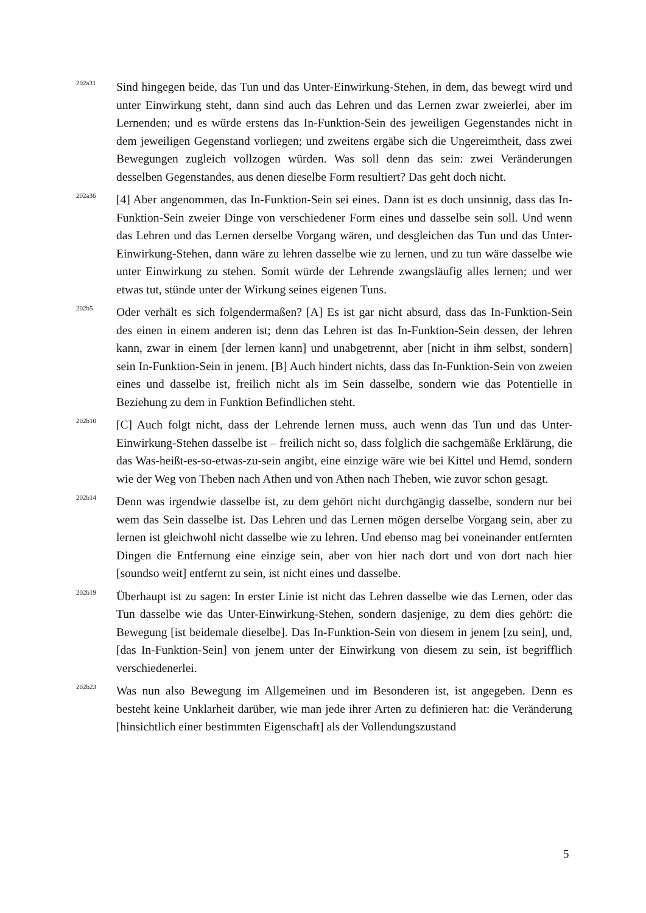202a31
Sind hingegen beide, das Tun und das Unter-Einwirkung-Stehen, in dem, das bewegt wird und unter Einwirkung steht, dann sind auch das Lehren und das Lernen zwar zweierlei, aber im Lernenden; und es würde erstens das In-Funktion-Sein des jeweiligen Gegenstandes nicht in dem jeweiligen Gegenstand vorliegen; und zweitens ergäbe sich die Ungereimtheit, dass zwei Bewegungen zugleich vollzogen würden. Was soll denn das sein: zwei Veränderungen desselben Gegenstandes, aus denen dieselbe Form resultiert? Das geht doch nicht.
202a36
[4] Aber angenommen, das In-Funktion-Sein sei eines. Dann ist es doch unsinnig, dass das In-Funktion-Sein zweier Dinge von verschiedener Form eines und dasselbe sein soll. Und wenn das Lehren und das Lernen derselbe Vorgang wären, und desgleichen das Tun und das Unter-Einwirkung-Stehen, dann wäre zu lehren dasselbe wie zu lernen, und zu tun wäre dasselbe wie unter Einwirkung zu stehen. Somit würde der Lehrende zwangsläufig alles lernen; und wer etwas tut, stünde unter der Wirkung seines eigenen Tuns.
202b5
Oder verhält es sich folgendermaßen? [A] Es ist gar nicht absurd, dass das In-Funktion-Sein des einen in einem anderen ist; denn das Lehren ist das In-Funktion-Sein dessen, der lehren kann, zwar in einem [der lernen kann] und unabgetrennt, aber [nicht in ihm selbst, sondern] sein In-Funktion-Sein in jenem. [B] Auch hindert nichts, dass das In-Funktion-Sein von zweien eines und dasselbe ist, freilich nicht als im Sein dasselbe, sondern wie das Potentielle in Beziehung zu dem in Funktion Befindlichen steht.
202b10
[C] Auch folgt nicht, dass der Lehrende lernen muss, auch wenn das Tun und das Unter-Einwirkung-Stehen dasselbe ist – freilich nicht so, dass folglich die sachgemäße Erklärung, die das Was-heißt-es-so-etwas-zu-sein angibt, eine einzige wäre wie bei Kittel und Hemd, sondern wie der Weg von Theben nach Athen und von Athen nach Theben, wie zuvor schon gesagt.
202b14
Denn was irgendwie dasselbe ist, zu dem gehört nicht durchgängig dasselbe, sondern nur bei wem das Sein dasselbe ist. Das Lehren und das Lernen mögen derselbe Vorgang sein, aber zu lernen ist gleichwohl nicht dasselbe wie zu lehren. Und ebenso mag bei voneinander entfernten Dingen die Entfernung eine einzige sein, aber von hier nach dort und von dort nach hier [soundso weit] entfernt zu sein, ist nicht eines und dasselbe.
202b19
Überhaupt ist zu sagen: In erster Linie ist nicht das Lehren dasselbe wie das Lernen, oder das Tun dasselbe wie das Unter-Einwirkung-Stehen, sondern dasjenige, zu dem dies gehört: die Bewegung [ist beidemale dieselbe]. Das In-Funktion-Sein von diesem in jenem [zu sein], und, [das In-Funktion-Sein] von jenem unter der Einwirkung von diesem zu sein, ist begrifflich verschiedenerlei.
202b23
Was nun also Bewegung im Allgemeinen und im Besonderen ist, ist angegeben. Denn es besteht keine Unklarheit darüber, wie man jede ihrer Arten zu definieren hat: die Veränderung [hinsichtlich einer bestimmten Eigenschaft] als der Vollendungszustand
5